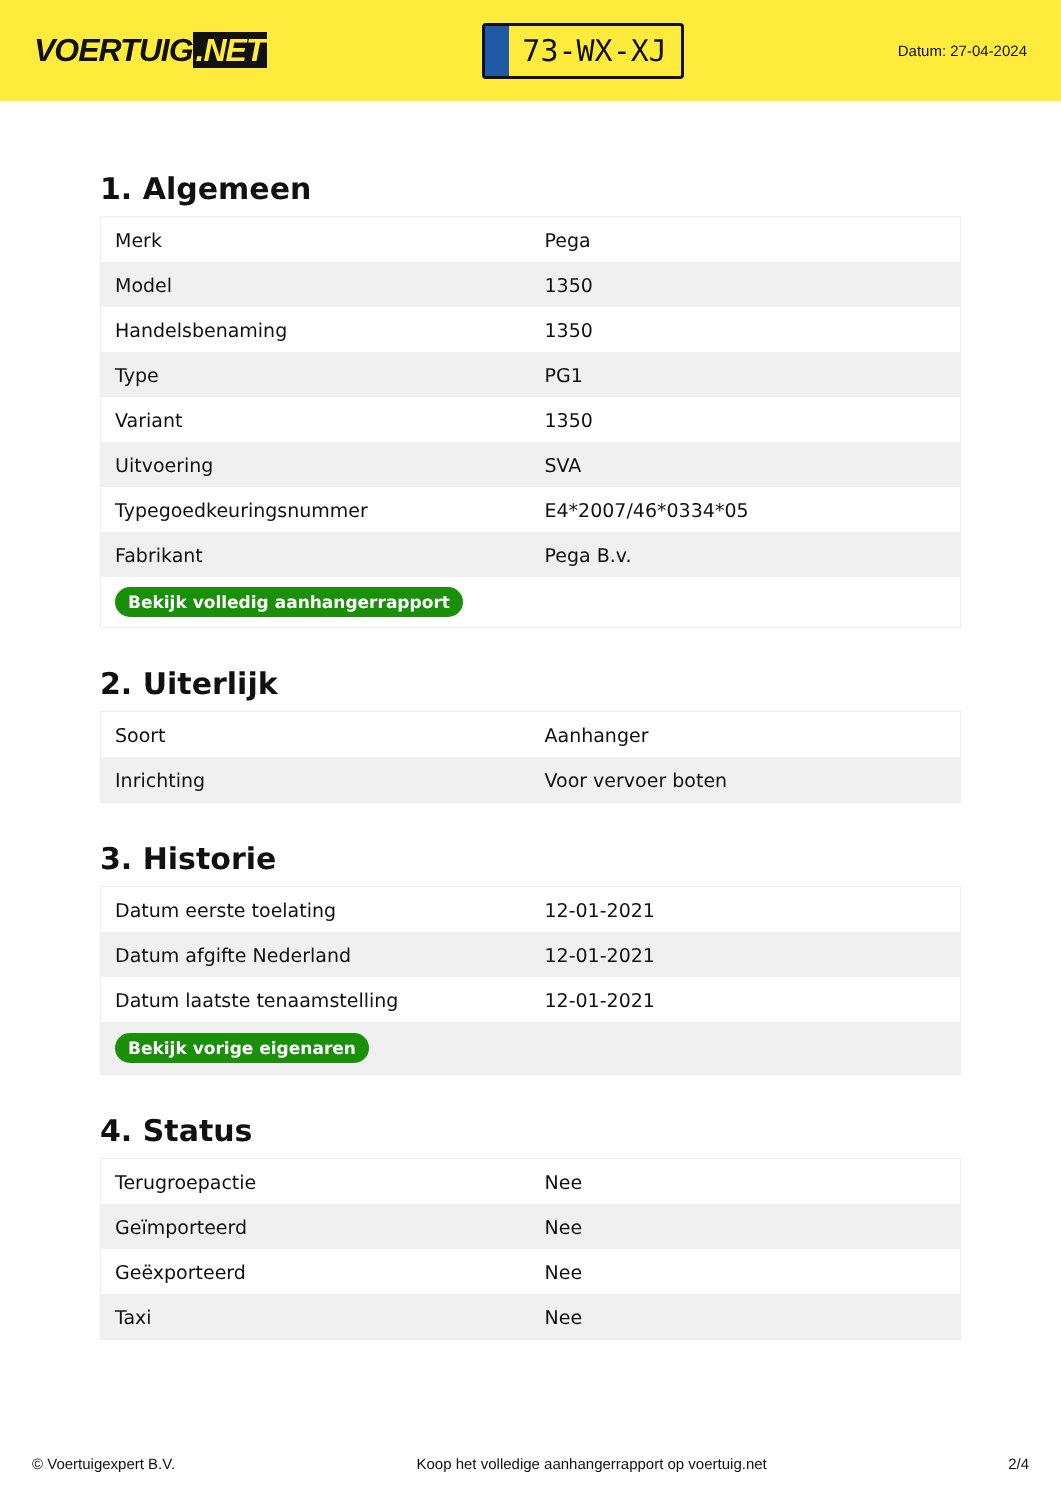VOERTUIG.NET
73-WX-XJ
Datum: 27-04-2024
1. Algemeen
| Merk | Pega |
| Model | 1350 |
| Handelsbenaming | 1350 |
| Type | PG1 |
| Variant | 1350 |
| Uitvoering | SVA |
| Typegoedkeuringsnummer | E4*2007/46*0334*05 |
| Fabrikant | Pega B.v. |
| Bekijk volledig aanhangerrapport | |
2. Uiterlijk
| Soort | Aanhanger |
| Inrichting | Voor vervoer boten |
3. Historie
| Datum eerste toelating | 12-01-2021 |
| Datum afgifte Nederland | 12-01-2021 |
| Datum laatste tenaamstelling | 12-01-2021 |
| Bekijk vorige eigenaren | |
4. Status
| Terugroepactie | Nee |
| Geïmporteerd | Nee |
| Geëxporteerd | Nee |
| Taxi | Nee |
© Voertuigexpert B.V. Koop het volledige aanhangerrapport op voertuig.net 2/4